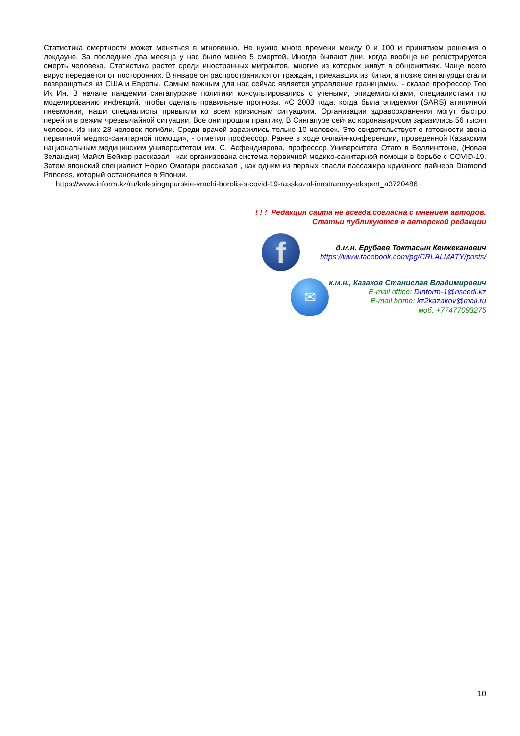Статистика смертности может меняться в мгновенно. Не нужно много времени между 0 и 100 и принятием решения о локдауне. За последние два месяца у нас было менее 5 смертей. Иногда бывают дни, когда вообще не регистрируется смерть человека. Статистика растет среди иностранных мигрантов, многие из которых живут в общежитиях. Чаще всего вирус передается от посторонних. В январе он распространился от граждан, приехавших из Китая, а позже сингапурцы стали возвращаться из США и Европы. Самым важным для нас сейчас является управление границами», - сказал профессор Тео Ик Ин. В начале пандемии сингапурские политики консультировались с учеными, эпидемиологами, специалистами по моделированию инфекций, чтобы сделать правильные прогнозы. «С 2003 года, когда была эпидемия (SARS) атипичной пневмонии, наши специалисты привыкли ко всем кризисным ситуациям. Организации здравоохранения могут быстро перейти в режим чрезвычайной ситуации. Все они прошли практику. В Сингапуре сейчас коронавирусом заразились 56 тысяч человек. Из них 28 человек погибли. Среди врачей заразились только 10 человек. Это свидетельствует о готовности звена первичной медико-санитарной помощи», - отметил профессор. Ранее в ходе онлайн-конференции, проведенной Казахским национальным медицинским университетом им. С. Асфендиярова, профессор Университета Отаго в Веллингтоне, (Новая Зеландия) Майкл Бейкер рассказал , как организована система первичной медико-санитарной помощи в борьбе с COVID-19. Затем японский специалист Норио Омагари рассказал , как одним из первых спасли пассажира круизного лайнера Diamond Princess, который остановился в Японии.
https://www.inform.kz/ru/kak-singapurskie-vrachi-borolis-s-covid-19-rasskazal-inostrannyy-ekspert_a3720486
! ! ! Редакция сайта не всегда согласна с мнением авторов.
Статьи публикуются в авторской редакции
f
д.м.н. Ерубаев Токтасын Кенжеканович
https://www.facebook.com/pg/CRLALMATY/posts/
✉
к.м.н., Казаков Станислав Владимирович
E-mail office: DInform-1@nscedi.kz
E-mail home: kz2kazakov@mail.ru
моб. +77477093275
10